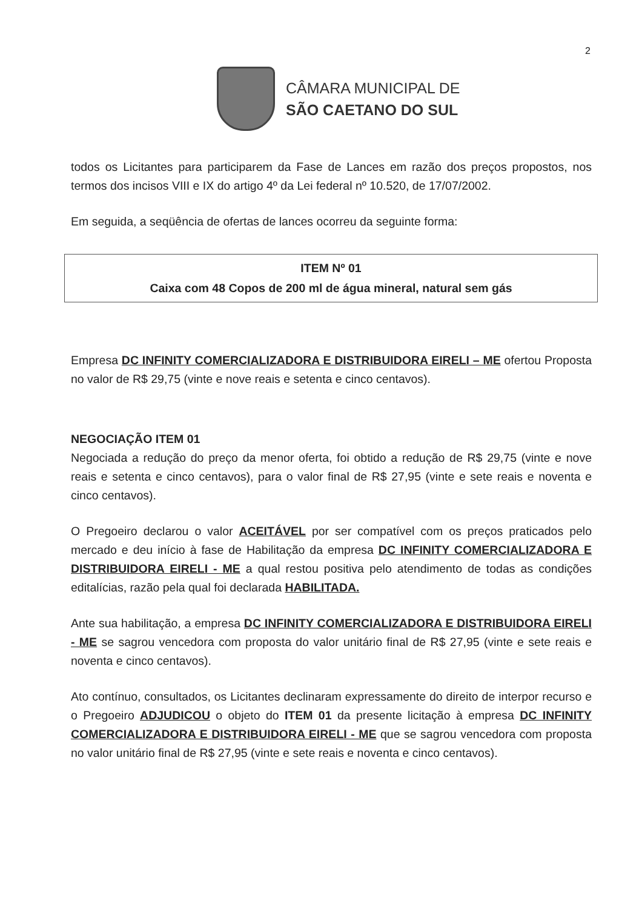2
CÂMARA MUNICIPAL DE
SÃO CAETANO DO SUL
todos os Licitantes para participarem da Fase de Lances em razão dos preços propostos, nos termos dos incisos VIII e IX do artigo 4º da Lei federal nº 10.520, de 17/07/2002.
Em seguida, a seqüência de ofertas de lances ocorreu da seguinte forma:
ITEM Nº 01
Caixa com 48 Copos de 200 ml de água mineral, natural sem gás
Empresa DC INFINITY COMERCIALIZADORA E DISTRIBUIDORA EIRELI – ME ofertou Proposta no valor de R$ 29,75 (vinte e nove reais e setenta e cinco centavos).
NEGOCIAÇÃO ITEM 01
Negociada a redução do preço da menor oferta, foi obtido a redução de R$ 29,75 (vinte e nove reais e setenta e cinco centavos), para o valor final de R$ 27,95 (vinte e sete reais e noventa e cinco centavos).
O Pregoeiro declarou o valor ACEITÁVEL por ser compatível com os preços praticados pelo mercado e deu início à fase de Habilitação da empresa DC INFINITY COMERCIALIZADORA E DISTRIBUIDORA EIRELI - ME a qual restou positiva pelo atendimento de todas as condições editalícias, razão pela qual foi declarada HABILITADA.
Ante sua habilitação, a empresa DC INFINITY COMERCIALIZADORA E DISTRIBUIDORA EIRELI - ME se sagrou vencedora com proposta do valor unitário final de R$ 27,95 (vinte e sete reais e noventa e cinco centavos).
Ato contínuo, consultados, os Licitantes declinaram expressamente do direito de interpor recurso e o Pregoeiro ADJUDICOU o objeto do ITEM 01 da presente licitação à empresa DC INFINITY COMERCIALIZADORA E DISTRIBUIDORA EIRELI - ME que se sagrou vencedora com proposta no valor unitário final de R$ 27,95 (vinte e sete reais e noventa e cinco centavos).